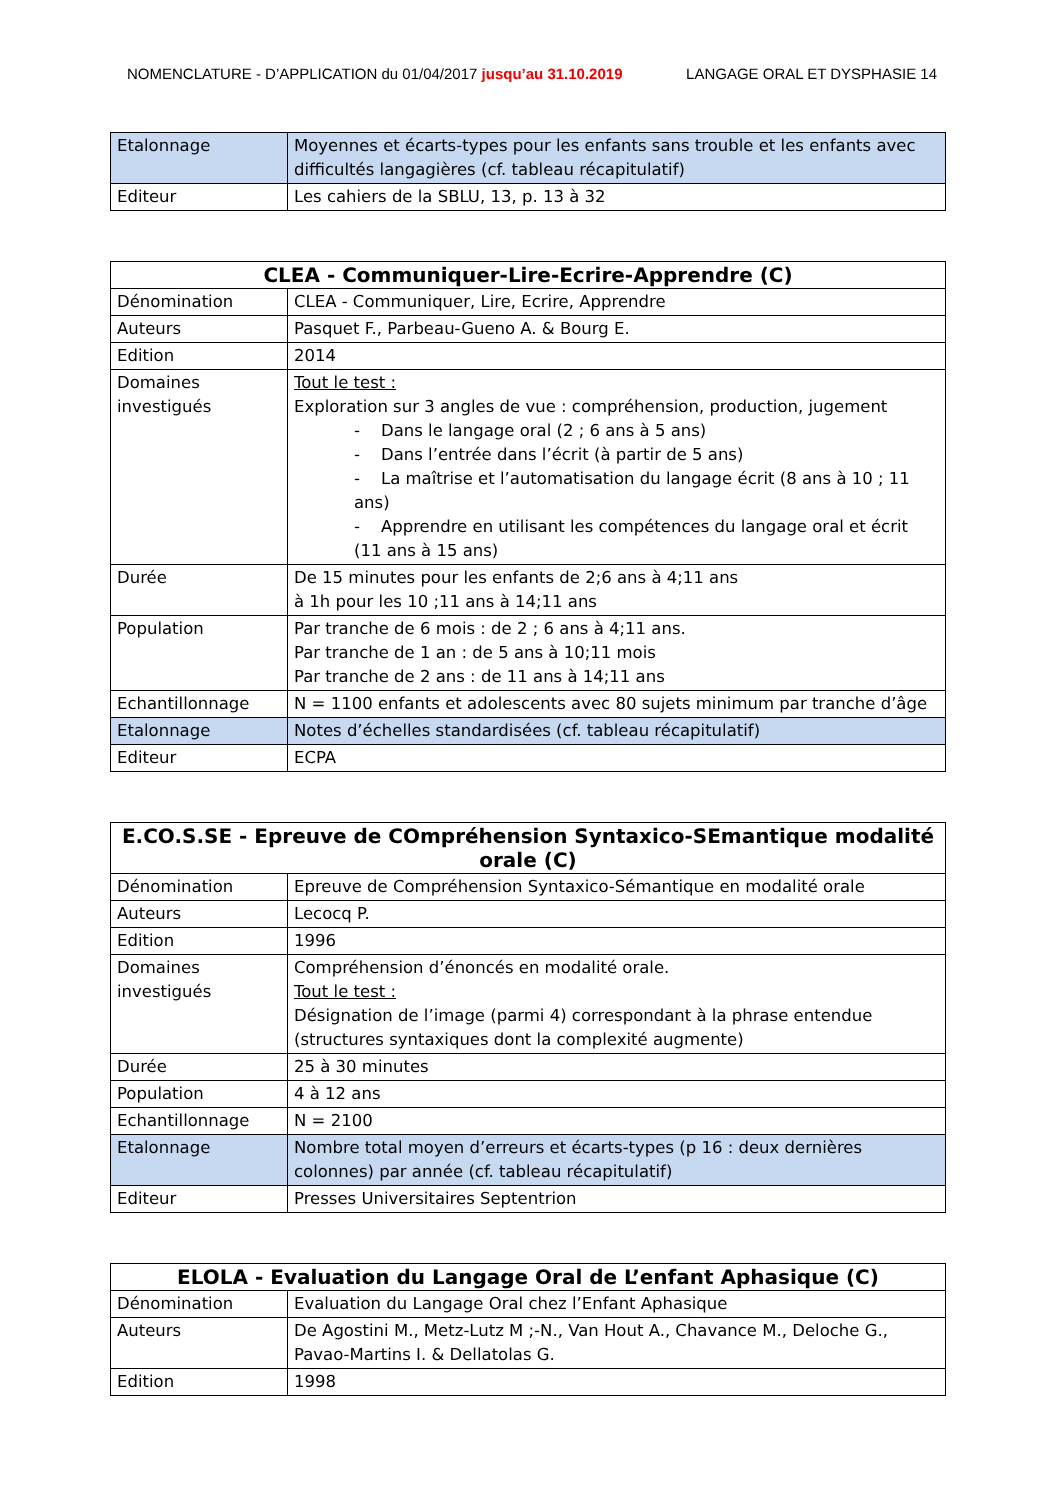NOMENCLATURE - D’APPLICATION du 01/04/2017 jusqu’au 31.10.2019 LANGAGE ORAL ET DYSPHASIE 14
| Etalonnage | Moyennes et écarts-types pour les enfants sans trouble et les enfants avec difficultés langagières (cf. tableau récapitulatif) |
| Editeur | Les cahiers de la SBLU, 13, p. 13 à 32 |
| CLEA - Communiquer-Lire-Ecrire-Apprendre (C) | |
| --- | --- |
| Dénomination | CLEA - Communiquer, Lire, Ecrire, Apprendre |
| Auteurs | Pasquet F., Parbeau-Gueno A. & Bourg E. |
| Edition | 2014 |
| Domaines investigués | Tout le test : Exploration sur 3 angles de vue : compréhension, production, jugement - Dans le langage oral (2 ; 6 ans à 5 ans) - Dans l’entrée dans l’écrit (à partir de 5 ans) - La maîtrise et l’automatisation du langage écrit (8 ans à 10 ; 11 ans) - Apprendre en utilisant les compétences du langage oral et écrit (11 ans à 15 ans) |
| Durée | De 15 minutes pour les enfants de 2;6 ans à 4;11 ans à 1h pour les 10 ;11 ans à 14;11 ans |
| Population | Par tranche de 6 mois : de 2 ; 6 ans à 4;11 ans. Par tranche de 1 an : de 5 ans à 10;11 mois Par tranche de 2 ans : de 11 ans à 14;11 ans |
| Echantillonnage | N = 1100 enfants et adolescents avec 80 sujets minimum par tranche d’âge |
| Etalonnage | Notes d’échelles standardisées (cf. tableau récapitulatif) |
| Editeur | ECPA |
| E.CO.S.SE - Epreuve de COmpréhension Syntaxico-SEmantique modalité orale (C) | |
| --- | --- |
| Dénomination | Epreuve de Compréhension Syntaxico-Sémantique en modalité orale |
| Auteurs | Lecocq P. |
| Edition | 1996 |
| Domaines investigués | Compréhension d’énoncés en modalité orale. Tout le test : Désignation de l’image (parmi 4) correspondant à la phrase entendue (structures syntaxiques dont la complexité augmente) |
| Durée | 25 à 30 minutes |
| Population | 4 à 12 ans |
| Echantillonnage | N = 2100 |
| Etalonnage | Nombre total moyen d’erreurs et écarts-types (p 16 : deux dernières colonnes) par année (cf. tableau récapitulatif) |
| Editeur | Presses Universitaires Septentrion |
| ELOLA - Evaluation du Langage Oral de L’enfant Aphasique (C) | |
| --- | --- |
| Dénomination | Evaluation du Langage Oral chez l’Enfant Aphasique |
| Auteurs | De Agostini M., Metz-Lutz M ;-N., Van Hout A., Chavance M., Deloche G., Pavao-Martins I. & Dellatolas G. |
| Edition | 1998 |